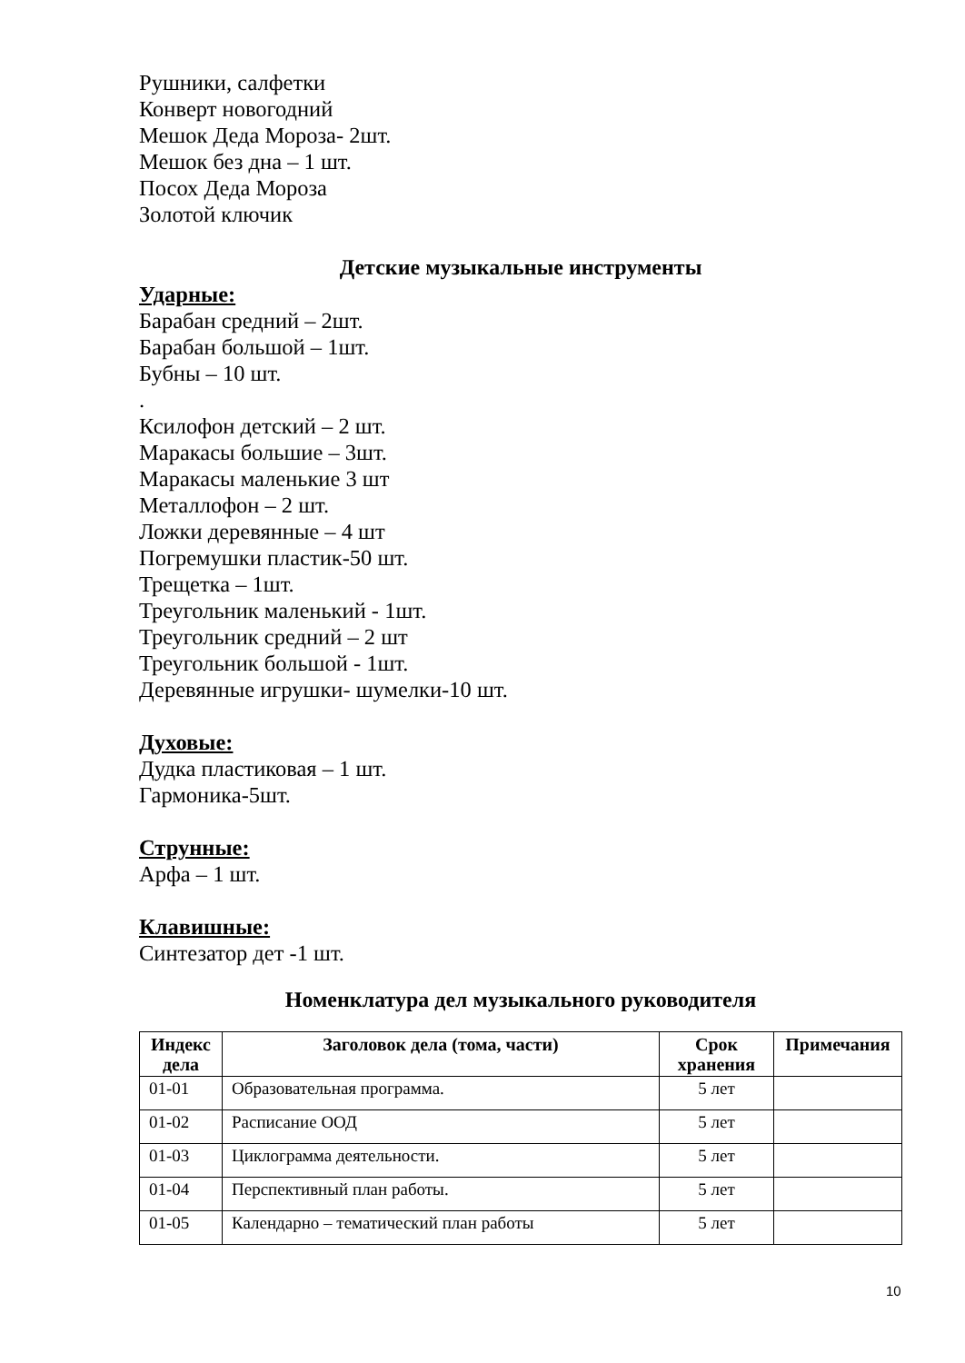Рушники, салфетки
Конверт новогодний
Мешок Деда Мороза- 2шт.
Мешок без дна – 1 шт.
Посох Деда Мороза
Золотой ключик
Детские музыкальные инструменты
Ударные:
Барабан средний – 2шт.
Барабан большой – 1шт.
Бубны – 10 шт.
.
Ксилофон детский – 2 шт.
Маракасы большие – 3шт.
Маракасы маленькие 3 шт
Металлофон – 2 шт.
Ложки деревянные – 4 шт
Погремушки пластик-50 шт.
Трещетка – 1шт.
Треугольник маленький - 1шт.
Треугольник средний – 2 шт
Треугольник большой - 1шт.
Деревянные игрушки- шумелки-10 шт.
Духовые:
Дудка пластиковая – 1 шт.
Гармоника-5шт.
Струнные:
Арфа – 1 шт.
Клавишные:
Синтезатор дет -1 шт.
Номенклатура дел музыкального руководителя
| Индекс дела | Заголовок дела (тома, части) | Срок хранения | Примечания |
| --- | --- | --- | --- |
| 01-01 | Образовательная программа. | 5 лет | |
| 01-02 | Расписание ООД | 5 лет | |
| 01-03 | Циклограмма деятельности. | 5 лет | |
| 01-04 | Перспективный план работы. | 5 лет | |
| 01-05 | Календарно – тематический план работы | 5 лет | |
10